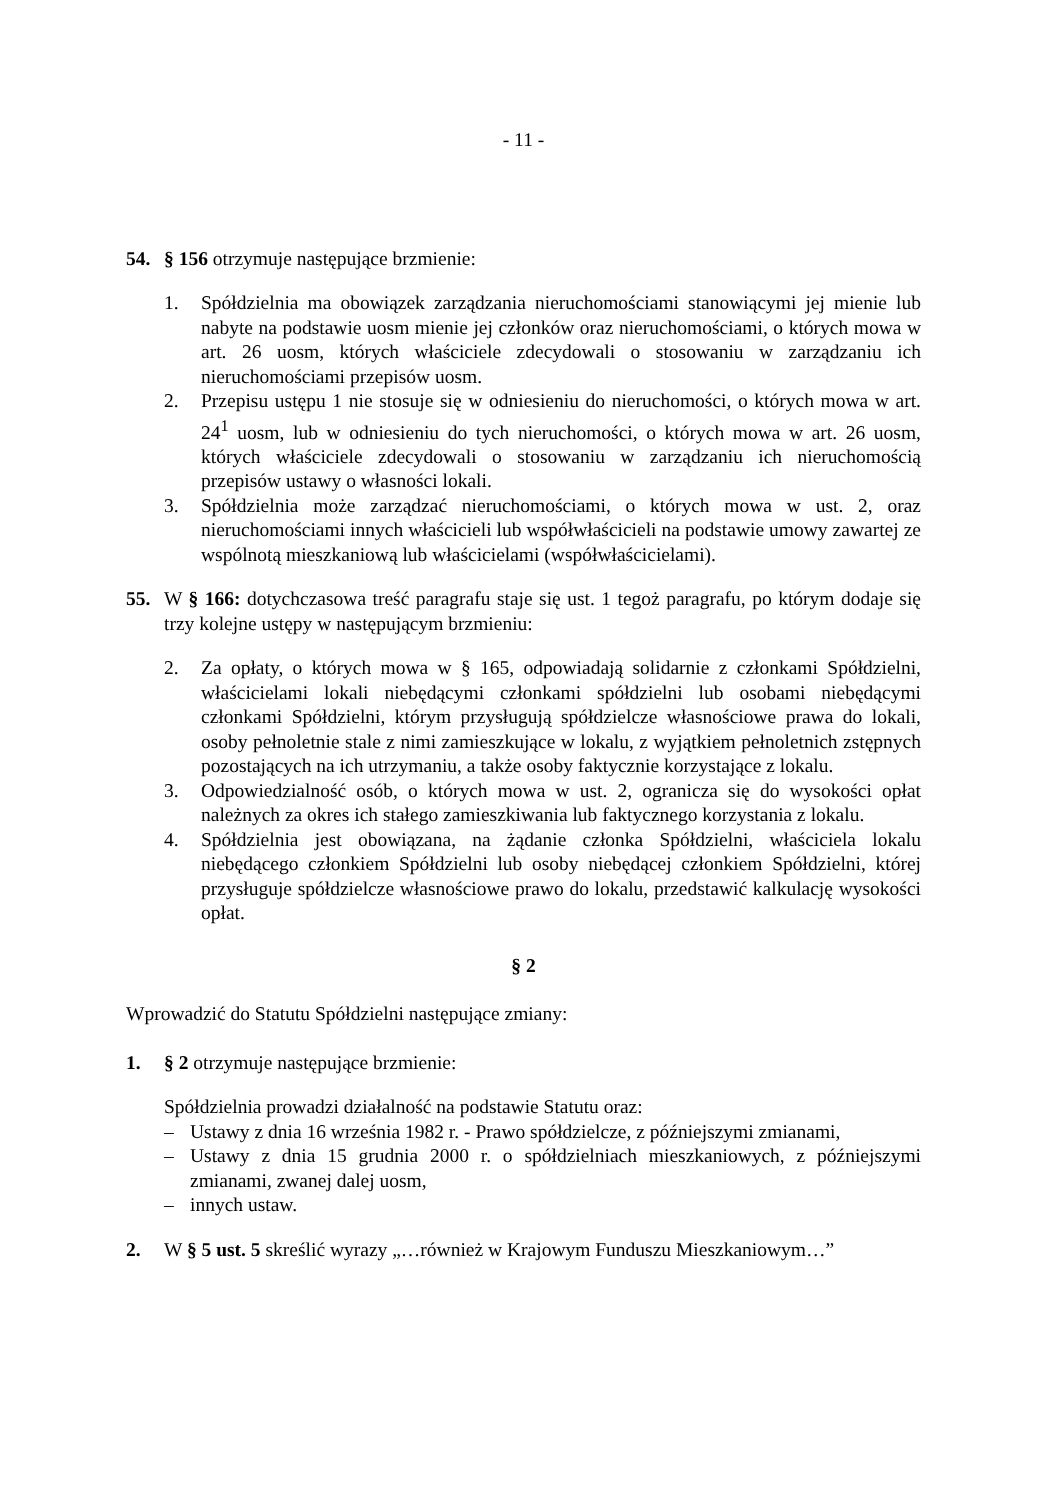- 11 -
54. § 156 otrzymuje następujące brzmienie:
1. Spółdzielnia ma obowiązek zarządzania nieruchomościami stanowiącymi jej mienie lub nabyte na podstawie uosm mienie jej członków oraz nieruchomościami, o których mowa w art. 26 uosm, których właściciele zdecydowali o stosowaniu w zarządzaniu ich nieruchomościami przepisów uosm.
2. Przepisu ustępu 1 nie stosuje się w odniesieniu do nieruchomości, o których mowa w art. 24<sup>1</sup> uosm, lub w odniesieniu do tych nieruchomości, o których mowa w art. 26 uosm, których właściciele zdecydowali o stosowaniu w zarządzaniu ich nieruchomością przepisów ustawy o własności lokali.
3. Spółdzielnia może zarządzać nieruchomościami, o których mowa w ust. 2, oraz nieruchomościami innych właścicieli lub współwłaścicieli na podstawie umowy zawartej ze wspólnotą mieszkaniową lub właścicielami (współwłaścicielami).
55. W § 166: dotychczasowa treść paragrafu staje się ust. 1 tegoż paragrafu, po którym dodaje się trzy kolejne ustępy w następującym brzmieniu:
2. Za opłaty, o których mowa w § 165, odpowiadają solidarnie z członkami Spółdzielni, właścicielami lokali niebędącymi członkami spółdzielni lub osobami niebędącymi członkami Spółdzielni, którym przysługują spółdzielcze własnościowe prawa do lokali, osoby pełnoletnie stale z nimi zamieszkujące w lokalu, z wyjątkiem pełnoletnich zstępnych pozostających na ich utrzymaniu, a także osoby faktycznie korzystające z lokalu.
3. Odpowiedzialność osób, o których mowa w ust. 2, ogranicza się do wysokości opłat należnych za okres ich stałego zamieszkiwania lub faktycznego korzystania z lokalu.
4. Spółdzielnia jest obowiązana, na żądanie członka Spółdzielni, właściciela lokalu niebędącego członkiem Spółdzielni lub osoby niebędącej członkiem Spółdzielni, której przysługuje spółdzielcze własnościowe prawo do lokalu, przedstawić kalkulację wysokości opłat.
§ 2
Wprowadzić do Statutu Spółdzielni następujące zmiany:
1. § 2 otrzymuje następujące brzmienie:
Spółdzielnia prowadzi działalność na podstawie Statutu oraz:
– Ustawy z dnia 16 września 1982 r. - Prawo spółdzielcze, z późniejszymi zmianami,
– Ustawy z dnia 15 grudnia 2000 r. o spółdzielniach mieszkaniowych, z późniejszymi zmianami, zwanej dalej uosm,
– innych ustaw.
2. W § 5 ust. 5 skreślić wyrazy „…również w Krajowym Funduszu Mieszkaniowym…”